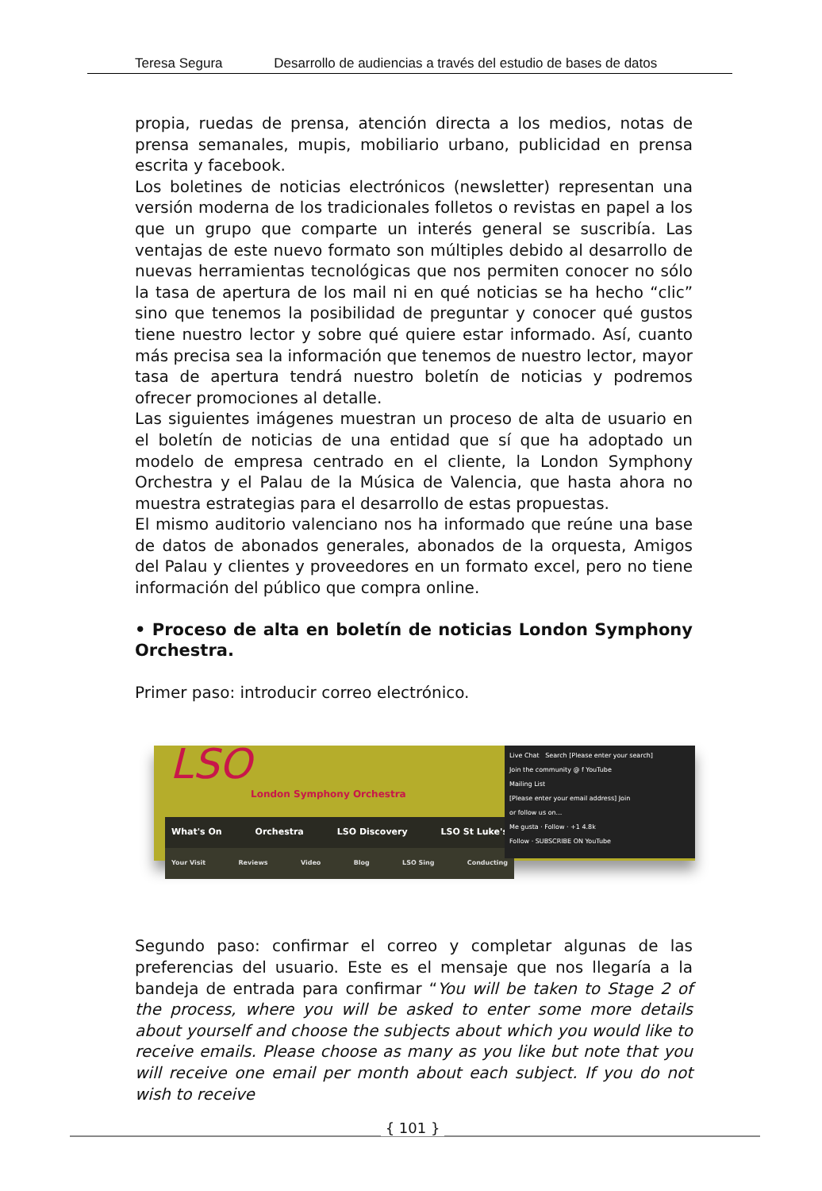Teresa Segura Desarrollo de audiencias a través del estudio de bases de datos
propia, ruedas de prensa, atención directa a los medios, notas de prensa semanales, mupis, mobiliario urbano, publicidad en prensa escrita y facebook.
Los boletines de noticias electrónicos (newsletter) representan una versión moderna de los tradicionales folletos o revistas en papel a los que un grupo que comparte un interés general se suscribía. Las ventajas de este nuevo formato son múltiples debido al desarrollo de nuevas herramientas tecnológicas que nos permiten conocer no sólo la tasa de apertura de los mail ni en qué noticias se ha hecho “clic” sino que tenemos la posibilidad de preguntar y conocer qué gustos tiene nuestro lector y sobre qué quiere estar informado. Así, cuanto más precisa sea la información que tenemos de nuestro lector, mayor tasa de apertura tendrá nuestro boletín de noticias y podremos ofrecer promociones al detalle.
Las siguientes imágenes muestran un proceso de alta de usuario en el boletín de noticias de una entidad que sí que ha adoptado un modelo de empresa centrado en el cliente, la London Symphony Orchestra y el Palau de la Música de Valencia, que hasta ahora no muestra estrategias para el desarrollo de estas propuestas.
El mismo auditorio valenciano nos ha informado que reúne una base de datos de abonados generales, abonados de la orquesta, Amigos del Palau y clientes y proveedores en un formato excel, pero no tiene información del público que compra online.
• Proceso de alta en boletín de noticias London Symphony Orchestra.
Primer paso: introducir correo electrónico.
LSO London Symphony Orchestra
What's On Orchestra LSO Discovery LSO St Luke's
Your Visit Reviews Video Blog LSO Sing Conducting
Live Chat Search [Please enter your search]
Join the community @ f YouTube
Mailing List
[Please enter your email address] Join
or follow us on...
Me gusta · Follow · +1 4.8k
Follow · SUBSCRIBE ON YouTube
Segundo paso: confirmar el correo y completar algunas de las preferencias del usuario. Este es el mensaje que nos llegaría a la bandeja de entrada para confirmar “You will be taken to Stage 2 of the process, where you will be asked to enter some more details about yourself and choose the subjects about which you would like to receive emails. Please choose as many as you like but note that you will receive one email per month about each subject. If you do not wish to receive
{ 101 }